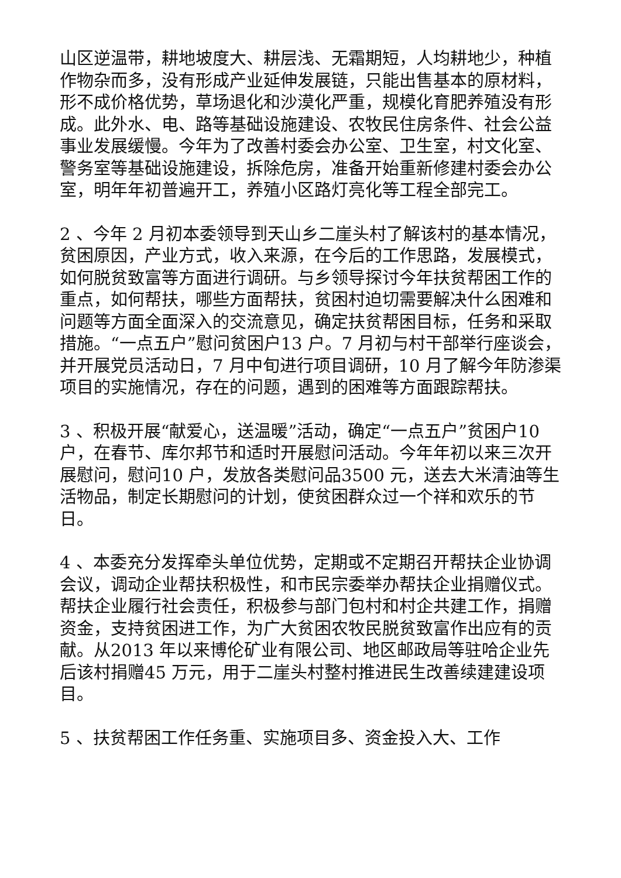山区逆温带，耕地坡度大、耕层浅、无霜期短，人均耕地少，种植作物杂而多，没有形成产业延伸发展链，只能出售基本的原材料，形不成价格优势，草场退化和沙漠化严重，规模化育肥养殖没有形成。此外水、电、路等基础设施建设、农牧民住房条件、社会公益事业发展缓慢。今年为了改善村委会办公室、卫生室，村文化室、警务室等基础设施建设，拆除危房，准备开始重新修建村委会办公室，明年年初普遍开工，养殖小区路灯亮化等工程全部完工。
2 、今年 2 月初本委领导到天山乡二崖头村了解该村的基本情况，贫困原因，产业方式，收入来源，在今后的工作思路，发展模式，如何脱贫致富等方面进行调研。与乡领导探讨今年扶贫帮困工作的重点，如何帮扶，哪些方面帮扶，贫困村迫切需要解决什么困难和问题等方面全面深入的交流意见，确定扶贫帮困目标，任务和采取措施。“一点五户”慰问贫困户13 户。7 月初与村干部举行座谈会，并开展党员活动日，7 月中旬进行项目调研，10 月了解今年防渗渠项目的实施情况，存在的问题，遇到的困难等方面跟踪帮扶。
3 、积极开展“献爱心，送温暖”活动，确定“一点五户”贫困户10 户，在春节、库尔邦节和适时开展慰问活动。今年年初以来三次开展慰问，慰问10 户，发放各类慰问品3500 元，送去大米清油等生活物品，制定长期慰问的计划，使贫困群众过一个祥和欢乐的节日。
4 、本委充分发挥牵头单位优势，定期或不定期召开帮扶企业协调会议，调动企业帮扶积极性，和市民宗委举办帮扶企业捐赠仪式。帮扶企业履行社会责任，积极参与部门包村和村企共建工作，捐赠资金，支持贫困进工作，为广大贫困农牧民脱贫致富作出应有的贡献。从2013 年以来博伦矿业有限公司、地区邮政局等驻哈企业先后该村捐赠45 万元，用于二崖头村整村推进民生改善续建建设项目。
5 、扶贫帮困工作任务重、实施项目多、资金投入大、工作